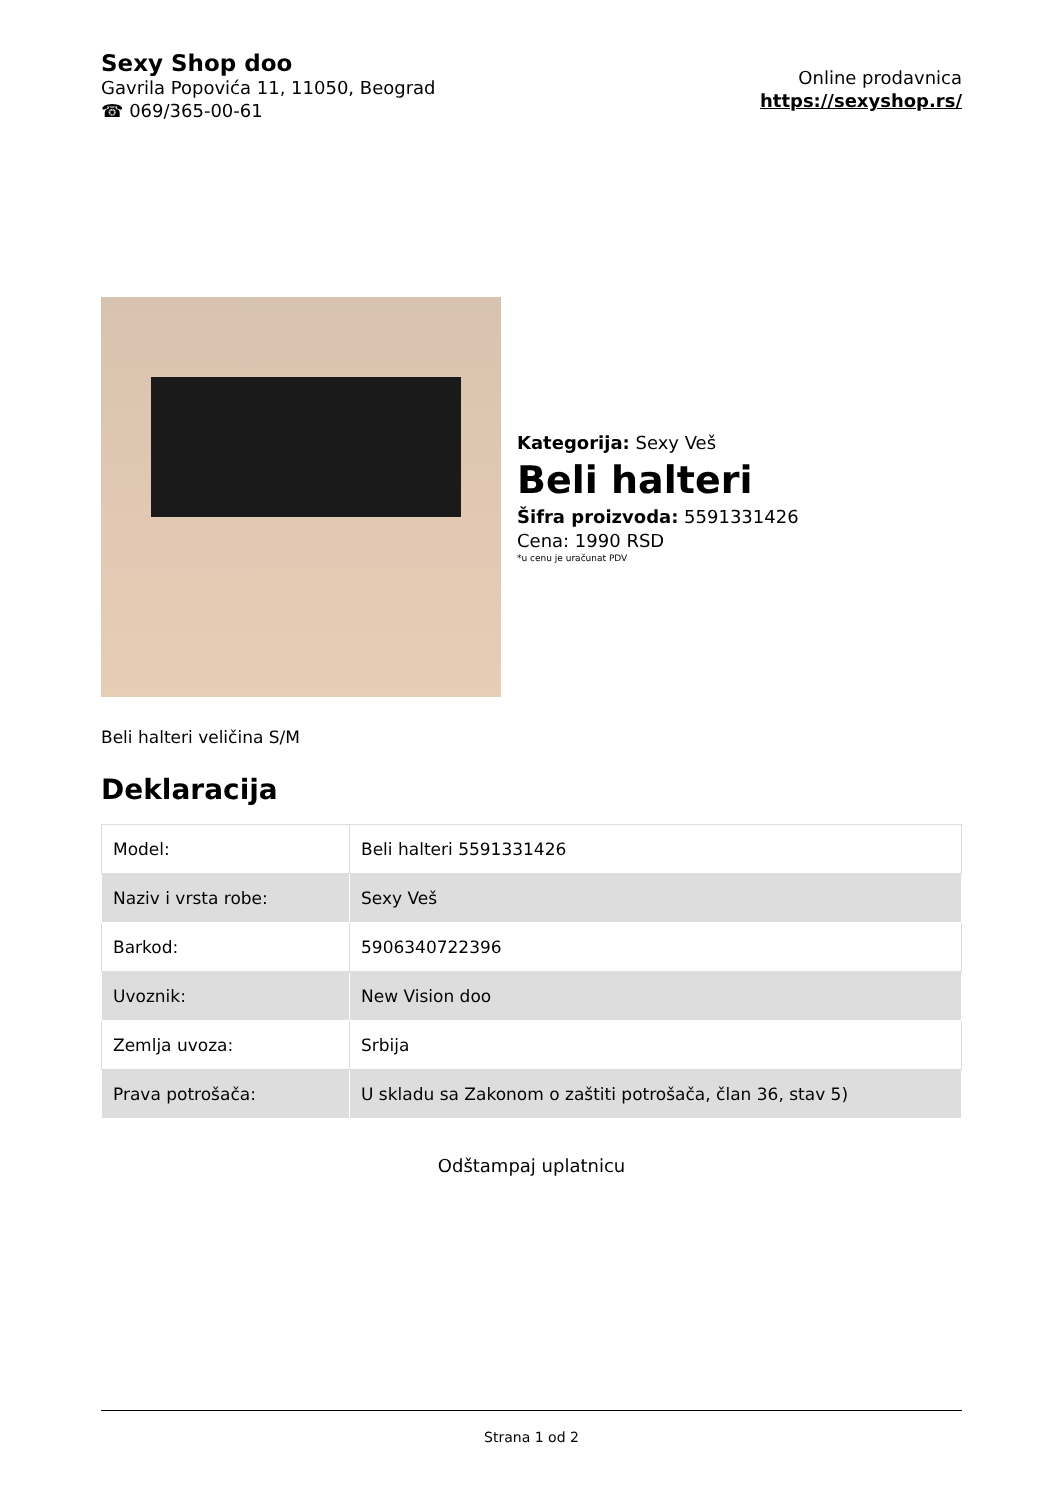Sexy Shop doo
Gavrila Popovića 11, 11050, Beograd
☎ 069/365-00-61
Online prodavnica
https://sexyshop.rs/
Kategorija: Sexy Veš
Beli halteri
Šifra proizvoda: 5591331426
Cena: 1990 RSD
*u cenu je uračunat PDV
Beli halteri veličina S/M
Deklaracija
| Model: | Beli halteri 5591331426 |
| Naziv i vrsta robe: | Sexy Veš |
| Barkod: | 5906340722396 |
| Uvoznik: | New Vision doo |
| Zemlja uvoza: | Srbija |
| Prava potrošača: | U skladu sa Zakonom o zaštiti potrošača, član 36, stav 5) |
Odštampaj uplatnicu
Strana 1 od 2